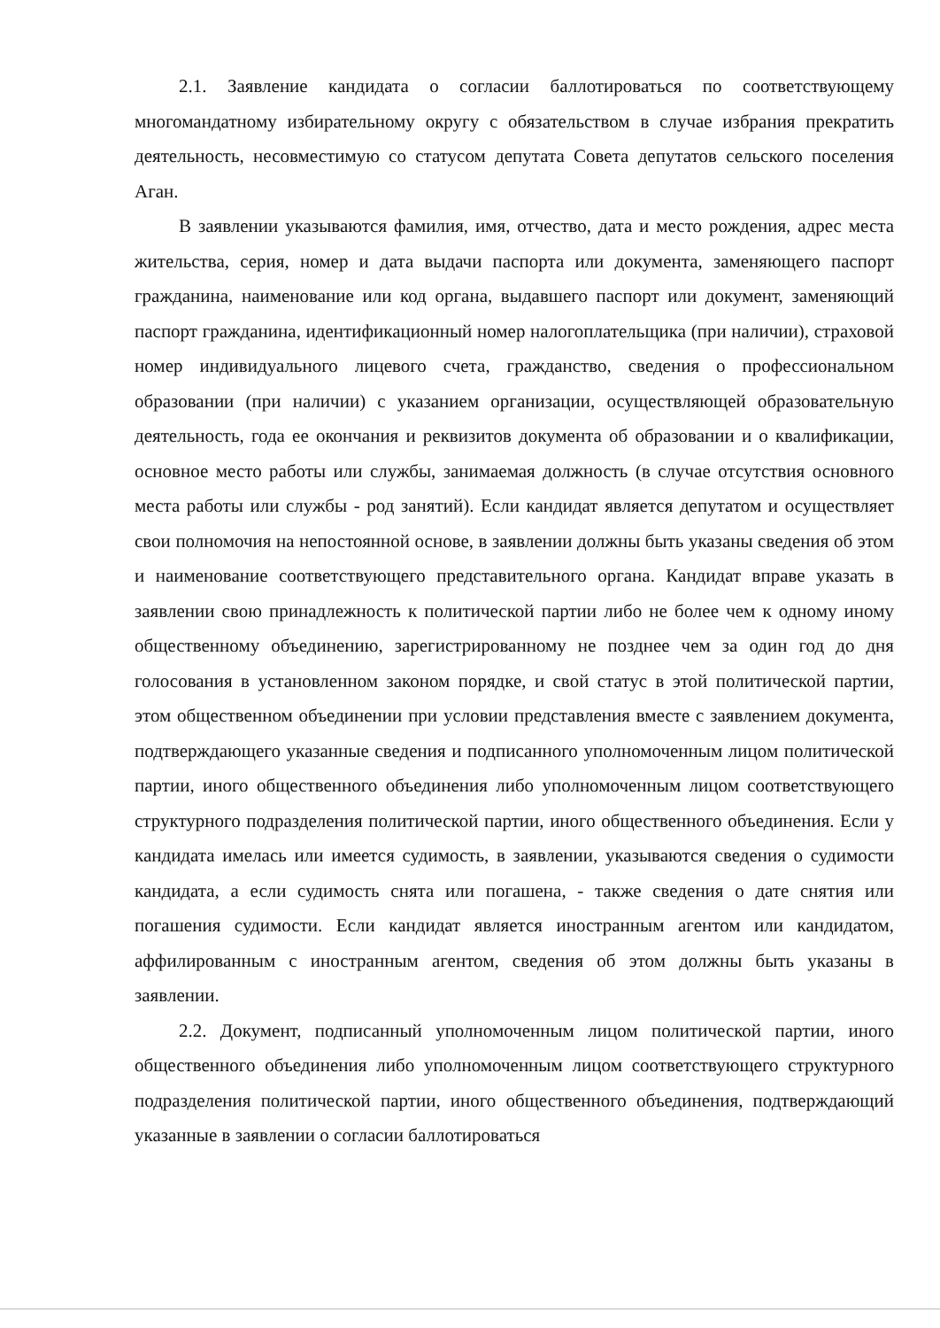2.1. Заявление кандидата о согласии баллотироваться по соответствующему многомандатному избирательному округу с обязательством в случае избрания прекратить деятельность, несовместимую со статусом депутата Совета депутатов сельского поселения Аган.
В заявлении указываются фамилия, имя, отчество, дата и место рождения, адрес места жительства, серия, номер и дата выдачи паспорта или документа, заменяющего паспорт гражданина, наименование или код органа, выдавшего паспорт или документ, заменяющий паспорт гражданина, идентификационный номер налогоплательщика (при наличии), страховой номер индивидуального лицевого счета, гражданство, сведения о профессиональном образовании (при наличии) с указанием организации, осуществляющей образовательную деятельность, года ее окончания и реквизитов документа об образовании и о квалификации, основное место работы или службы, занимаемая должность (в случае отсутствия основного места работы или службы - род занятий). Если кандидат является депутатом и осуществляет свои полномочия на непостоянной основе, в заявлении должны быть указаны сведения об этом и наименование соответствующего представительного органа. Кандидат вправе указать в заявлении свою принадлежность к политической партии либо не более чем к одному иному общественному объединению, зарегистрированному не позднее чем за один год до дня голосования в установленном законом порядке, и свой статус в этой политической партии, этом общественном объединении при условии представления вместе с заявлением документа, подтверждающего указанные сведения и подписанного уполномоченным лицом политической партии, иного общественного объединения либо уполномоченным лицом соответствующего структурного подразделения политической партии, иного общественного объединения. Если у кандидата имелась или имеется судимость, в заявлении, указываются сведения о судимости кандидата, а если судимость снята или погашена, - также сведения о дате снятия или погашения судимости. Если кандидат является иностранным агентом или кандидатом, аффилированным с иностранным агентом, сведения об этом должны быть указаны в заявлении.
2.2. Документ, подписанный уполномоченным лицом политической партии, иного общественного объединения либо уполномоченным лицом соответствующего структурного подразделения политической партии, иного общественного объединения, подтверждающий указанные в заявлении о согласии баллотироваться